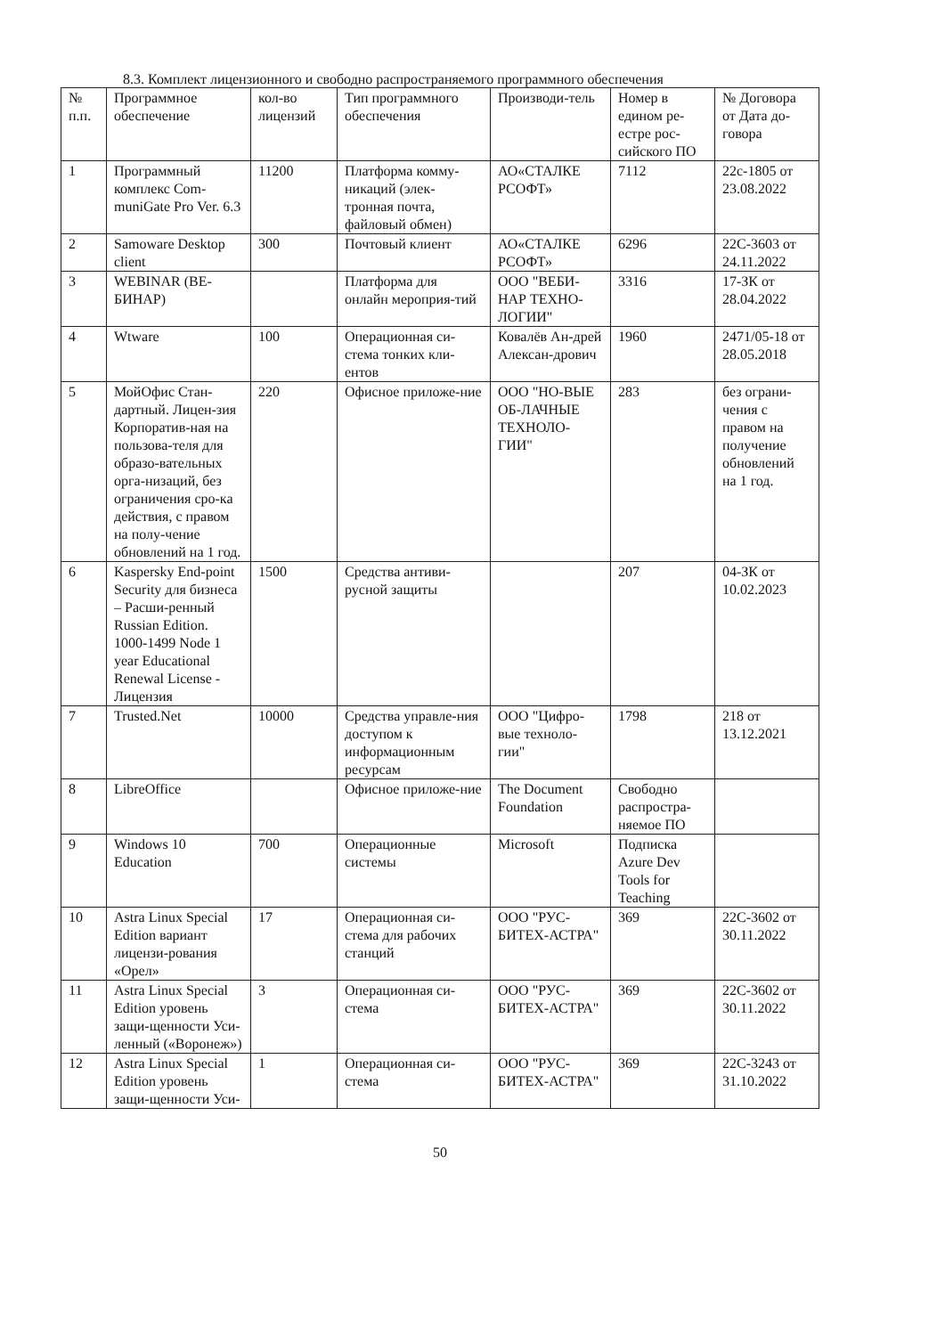8.3. Комплект лицензионного и свободно распространяемого программного обеспечения
| № п.п. | Программное обеспечение | кол-во лицензий | Тип программного обеспечения | Производи-тель | Номер в едином ре-естре рос-сийского ПО | № Договора от Дата до-говора |
| --- | --- | --- | --- | --- | --- | --- |
| 1 | Программный комплекс Com-muniGate Pro Ver. 6.3 | 11200 | Платформа комму-никаций (элек-тронная почта, файловый обмен) | АО«СТАЛКЕ РСОФТ» | 7112 | 22с-1805 от 23.08.2022 |
| 2 | Samoware Desktop client | 300 | Почтовый клиент | АО«СТАЛКЕ РСОФТ» | 6296 | 22С-3603 от 24.11.2022 |
| 3 | WEBINAR (ВЕ-БИНАР) | | Платформа для онлайн мероприя-тий | ООО "ВЕБИ-НАР ТЕХНО-ЛОГИИ" | 3316 | 17-ЗК от 28.04.2022 |
| 4 | Wtware | 100 | Операционная си-стема тонких кли-ентов | Ковалёв Ан-дрей Алексан-дрович | 1960 | 2471/05-18 от 28.05.2018 |
| 5 | МойОфис Стан-дартный. Лицен-зия Корпоратив-ная на пользова-теля для образо-вательных орга-низаций, без ограничения сро-ка действия, с правом на полу-чение обновлений на 1 год. | 220 | Офисное приложе-ние | ООО "НО-ВЫЕ ОБ-ЛАЧНЫЕ ТЕХНОЛО-ГИИ" | 283 | без ограни-чения с правом на получение обновлений на 1 год. |
| 6 | Kaspersky End-point Security для бизнеса – Расши-ренный Russian Edition. 1000-1499 Node 1 year Educational Renewal License - Лицензия | 1500 | Средства антиви-русной защиты | | 207 | 04-ЗК от 10.02.2023 |
| 7 | Trusted.Net | 10000 | Средства управле-ния доступом к информационным ресурсам | ООО "Цифро-вые техноло-гии" | 1798 | 218 от 13.12.2021 |
| 8 | LibreOffice | | Офисное приложе-ние | The Document Foundation | Свободно распростра-няемое ПО | |
| 9 | Windows 10 Education | 700 | Операционные системы | Microsoft | Подписка Azure Dev Tools for Teaching | |
| 10 | Astra Linux Special Edition вариант лицензи-рования «Орел» | 17 | Операционная си-стема для рабочих станций | ООО "РУС-БИТЕХ-АСТРА" | 369 | 22С-3602 от 30.11.2022 |
| 11 | Astra Linux Special Edition уровень защи-щенности Уси-ленный («Воронеж») | 3 | Операционная си-стема | ООО "РУС-БИТЕХ-АСТРА" | 369 | 22С-3602 от 30.11.2022 |
| 12 | Astra Linux Special Edition уровень защи-щенности Уси- | 1 | Операционная си-стема | ООО "РУС-БИТЕХ-АСТРА" | 369 | 22С-3243 от 31.10.2022 |
50